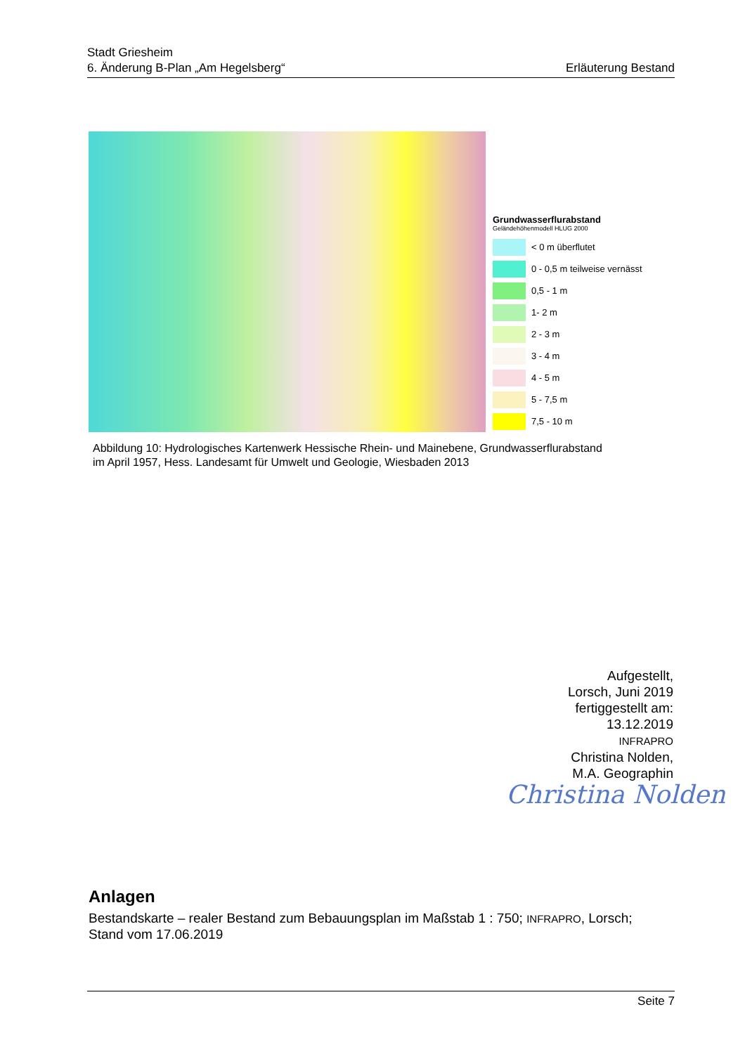Stadt Griesheim
6. Änderung B-Plan „Am Hegelsberg“Erläuterung Bestand
Grundwasserflurabstand
Geländehöhenmodell HLUG 2000
< 0 m überflutet
0 - 0,5 m teilweise vernässt
0,5 - 1 m
1- 2 m
2 - 3 m
3 - 4 m
4 - 5 m
5 - 7,5 m
7,5 - 10 m
Abbildung 10: Hydrologisches Kartenwerk Hessische Rhein- und Mainebene, Grundwasserflurabstand
im April 1957, Hess. Landesamt für Umwelt und Geologie, Wiesbaden 2013
Aufgestellt,
Lorsch, Juni 2019
fertiggestellt am:
13.12.2019
INFRAPRO
Christina Nolden,
M.A. Geographin
Christina Nolden
Anlagen
Bestandskarte – realer Bestand zum Bebauungsplan im Maßstab 1 : 750; INFRAPRO, Lorsch; Stand vom 17.06.2019
Seite 7